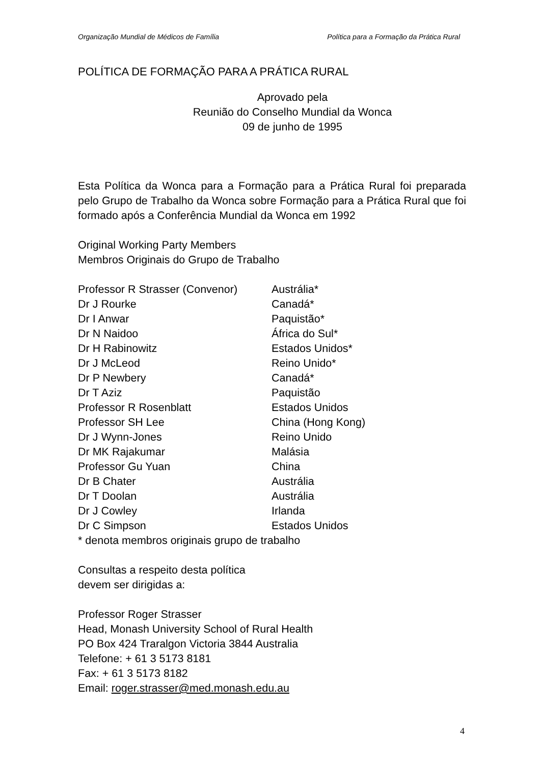Organização Mundial de Médicos de Família Política para a Formação da Prática Rural
POLÍTICA DE FORMAÇÃO PARA A PRÁTICA RURAL
Aprovado pela
Reunião do Conselho Mundial da Wonca
09 de junho de 1995
Esta Política da Wonca para a Formação para a Prática Rural foi preparada pelo Grupo de Trabalho da Wonca sobre Formação para a Prática Rural que foi formado após a Conferência Mundial da Wonca em 1992
Original Working Party Members
Membros Originais do Grupo de Trabalho
| Professor R Strasser (Convenor) | Austrália* |
| Dr J Rourke | Canadá* |
| Dr I Anwar | Paquistão* |
| Dr N Naidoo | África do Sul* |
| Dr H Rabinowitz | Estados Unidos* |
| Dr J McLeod | Reino Unido* |
| Dr P Newbery | Canadá* |
| Dr T Aziz | Paquistão |
| Professor R Rosenblatt | Estados Unidos |
| Professor SH Lee | China (Hong Kong) |
| Dr J Wynn-Jones | Reino Unido |
| Dr MK Rajakumar | Malásia |
| Professor Gu Yuan | China |
| Dr B Chater | Austrália |
| Dr T Doolan | Austrália |
| Dr J Cowley | Irlanda |
| Dr C Simpson | Estados Unidos |
* denota membros originais grupo de trabalho
Consultas a respeito desta política
devem ser dirigidas a:
Professor Roger Strasser
Head, Monash University School of Rural Health
PO Box 424 Traralgon Victoria 3844 Australia
Telefone: + 61 3 5173 8181
Fax: + 61 3 5173 8182
Email: roger.strasser@med.monash.edu.au
4